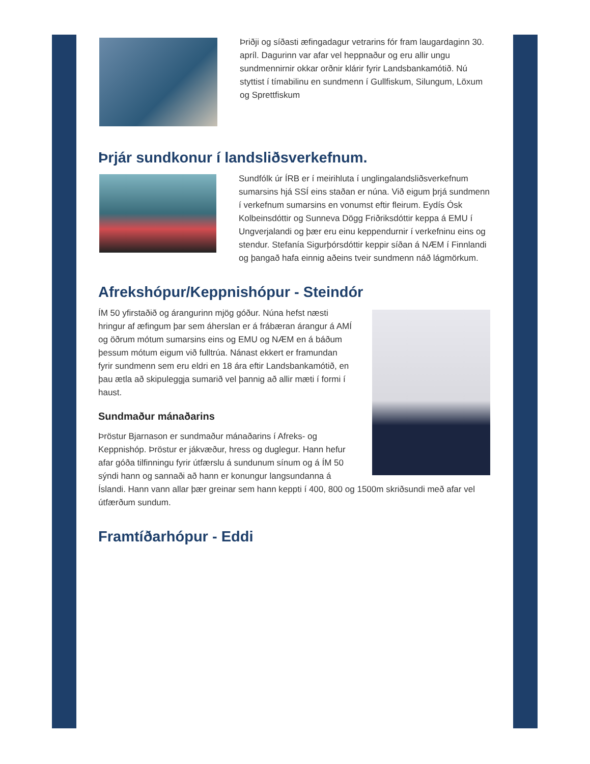Þriðji og síðasti æfingadagur vetrarins fór fram laugardaginn 30. apríl. Dagurinn var afar vel heppnaður og eru allir ungu sundmennirnir okkar orðnir klárir fyrir Landsbankamótið. Nú styttist í tímabilinu en sundmenn í Gullfiskum, Silungum, Löxum og Sprettfiskum
Þrjár sundkonur í landsliðsverkefnum.
Sundfólk úr ÍRB er í meirihluta í unglingalandsliðsverkefnum sumarsins hjá SSÍ eins staðan er núna. Við eigum þrjá sundmenn í verkefnum sumarsins en vonumst eftir fleirum. Eydís Ósk Kolbeinsdóttir og Sunneva Dögg Friðriksdóttir keppa á EMU í Ungverjalandi og þær eru einu keppendurnir í verkefninu eins og stendur. Stefanía Sigurþórsdóttir keppir síðan á NÆM í Finnlandi og þangað hafa einnig aðeins tveir sundmenn náð lágmörkum.
Afrekshópur/Keppnishópur - Steindór
ÍM 50 yfirstaðið og árangurinn mjög góður. Núna hefst næsti hringur af æfingum þar sem áherslan er á frábæran árangur á AMÍ og öðrum mótum sumarsins eins og EMU og NÆM en á báðum þessum mótum eigum við fulltrúa. Nánast ekkert er framundan fyrir sundmenn sem eru eldri en 18 ára eftir Landsbankamótið, en þau ætla að skipuleggja sumarið vel þannig að allir mæti í formi í haust.
Sundmaður mánaðarins
Þröstur Bjarnason er sundmaður mánaðarins í Afreks- og Keppnishóp. Þröstur er jákvæður, hress og duglegur. Hann hefur afar góða tilfinningu fyrir útfærslu á sundunum sínum og á ÍM 50 sýndi hann og sannaði að hann er konungur langsundanna á Íslandi. Hann vann allar þær greinar sem hann keppti í 400, 800 og 1500m skriðsundi með afar vel útfærðum sundum.
Framtíðarhópur - Eddi